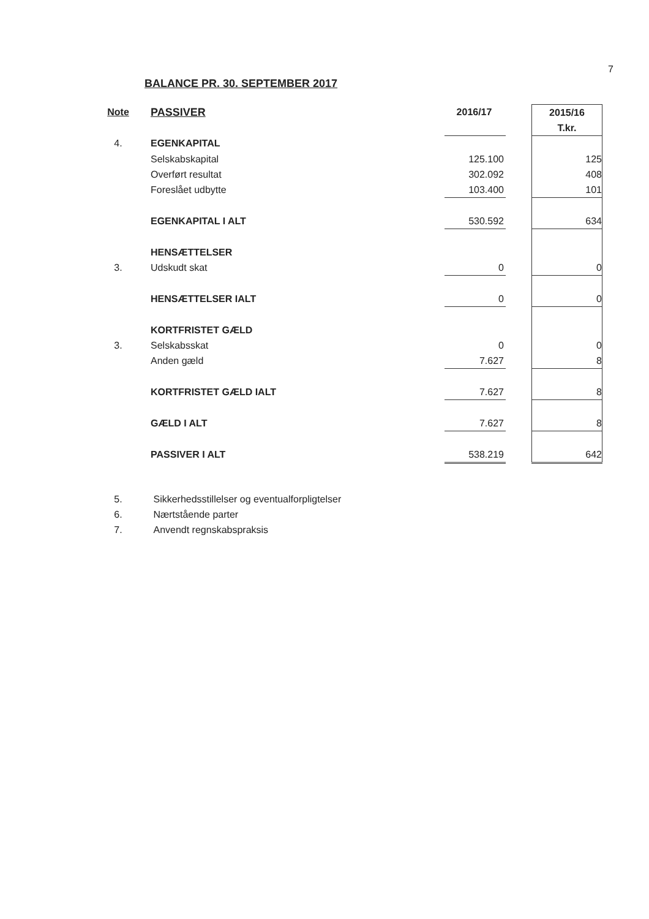7
BALANCE PR. 30. SEPTEMBER 2017
| Note | PASSIVER | 2016/17 | | 2015/16 |
| --- | --- | --- | --- | --- |
| | | | | T.kr. |
| 4. | EGENKAPITAL | | | |
| | Selskabskapital | 125.100 | | 125 |
| | Overført resultat | 302.092 | | 408 |
| | Foreslået udbytte | 103.400 | | 101 |
| | EGENKAPITAL I ALT | 530.592 | | 634 |
| | HENSÆTTELSER | | | |
| 3. | Udskudt skat | 0 | | 0 |
| | HENSÆTTELSER IALT | 0 | | 0 |
| | KORTFRISTET GÆLD | | | |
| 3. | Selskabsskat | 0 | | 0 |
| | Anden gæld | 7.627 | | 8 |
| | KORTFRISTET GÆLD IALT | 7.627 | | 8 |
| | GÆLD I ALT | 7.627 | | 8 |
| | PASSIVER I ALT | 538.219 | | 642 |
5. Sikkerhedsstillelser og eventualforpligtelser
6. Nærtstående parter
7. Anvendt regnskabspraksis